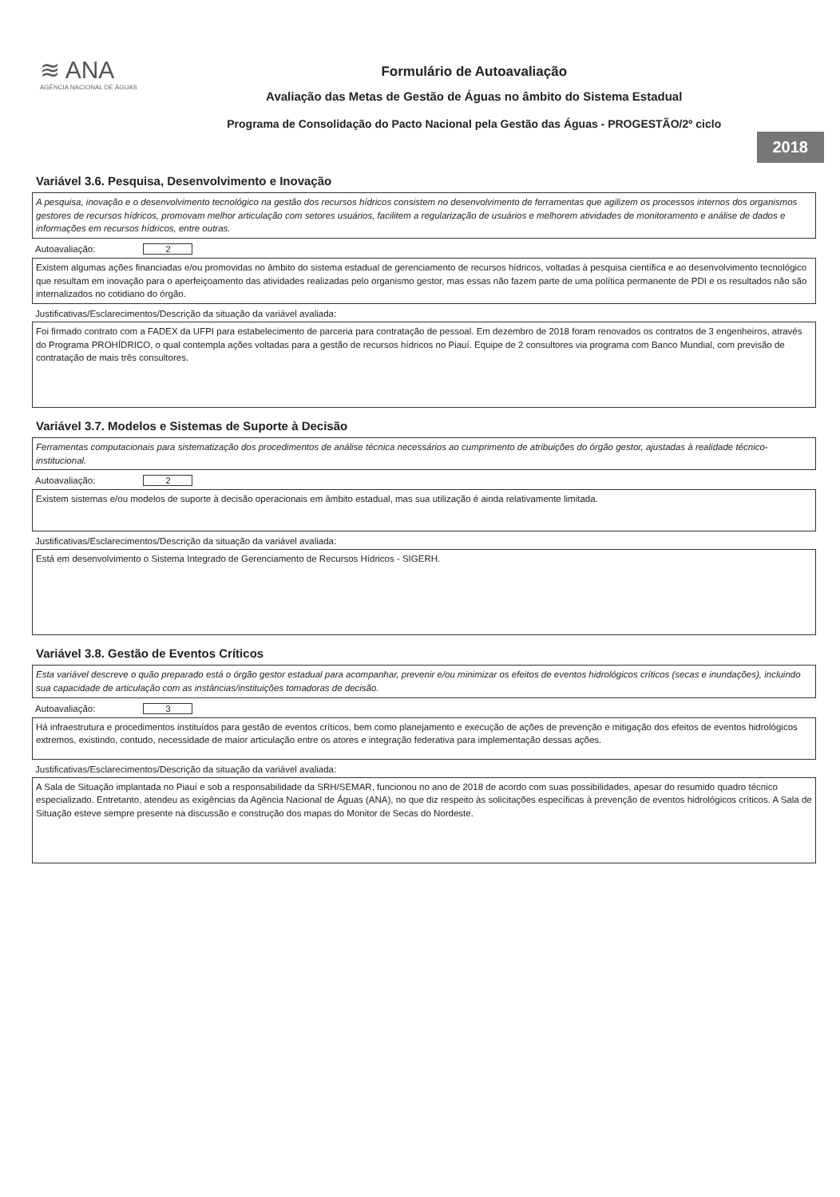≋ ANA
AGÊNCIA NACIONAL DE ÁGUAS
Formulário de Autoavaliação
Avaliação das Metas de Gestão de Águas no âmbito do Sistema Estadual
Programa de Consolidação do Pacto Nacional pela Gestão das Águas - PROGESTÃO/2º ciclo
2018
Variável 3.6. Pesquisa, Desenvolvimento e Inovação
A pesquisa, inovação e o desenvolvimento tecnológico na gestão dos recursos hídricos consistem no desenvolvimento de ferramentas que agilizem os processos internos dos organismos gestores de recursos hídricos, promovam melhor articulação com setores usuários, facilitem a regularização de usuários e melhorem atividades de monitoramento e análise de dados e informações em recursos hídricos, entre outras.
Autoavaliação: 2
Existem algumas ações financiadas e/ou promovidas no âmbito do sistema estadual de gerenciamento de recursos hídricos, voltadas à pesquisa científica e ao desenvolvimento tecnológico que resultam em inovação para o aperfeiçoamento das atividades realizadas pelo organismo gestor, mas essas não fazem parte de uma política permanente de PDI e os resultados não são internalizados no cotidiano do órgão.
Justificativas/Esclarecimentos/Descrição da situação da variável avaliada:
Foi firmado contrato com a FADEX da UFPI para estabelecimento de parceria para contratação de pessoal. Em dezembro de 2018 foram renovados os contratos de 3 engenheiros, através do Programa PROHÍDRICO, o qual contempla ações voltadas para a gestão de recursos hídricos no Piauí. Equipe de 2 consultores via programa com Banco Mundial, com previsão de contratação de mais três consultores.
Variável 3.7. Modelos e Sistemas de Suporte à Decisão
Ferramentas computacionais para sistematização dos procedimentos de análise técnica necessários ao cumprimento de atribuições do órgão gestor, ajustadas à realidade técnico-institucional.
Autoavaliação: 2
Existem sistemas e/ou modelos de suporte à decisão operacionais em âmbito estadual, mas sua utilização é ainda relativamente limitada.
Justificativas/Esclarecimentos/Descrição da situação da variável avaliada:
Está em desenvolvimento o Sistema Integrado de Gerenciamento de Recursos Hídricos - SIGERH.
Variável 3.8. Gestão de Eventos Críticos
Esta variável descreve o quão preparado está o órgão gestor estadual para acompanhar, prevenir e/ou minimizar os efeitos de eventos hidrológicos críticos (secas e inundações), incluindo sua capacidade de articulação com as instâncias/instituições tomadoras de decisão.
Autoavaliação: 3
Há infraestrutura e procedimentos instituídos para gestão de eventos críticos, bem como planejamento e execução de ações de prevenção e mitigação dos efeitos de eventos hidrológicos extremos, existindo, contudo, necessidade de maior articulação entre os atores e integração federativa para implementação dessas ações.
Justificativas/Esclarecimentos/Descrição da situação da variável avaliada:
A Sala de Situação implantada no Piauí e sob a responsabilidade da SRH/SEMAR, funcionou no ano de 2018 de acordo com suas possibilidades, apesar do resumido quadro técnico especializado. Entretanto, atendeu as exigências da Agência Nacional de Águas (ANA), no que diz respeito às solicitações específicas à prevenção de eventos hidrológicos críticos. A Sala de Situação esteve sempre presente na discussão e construção dos mapas do Monitor de Secas do Nordeste.